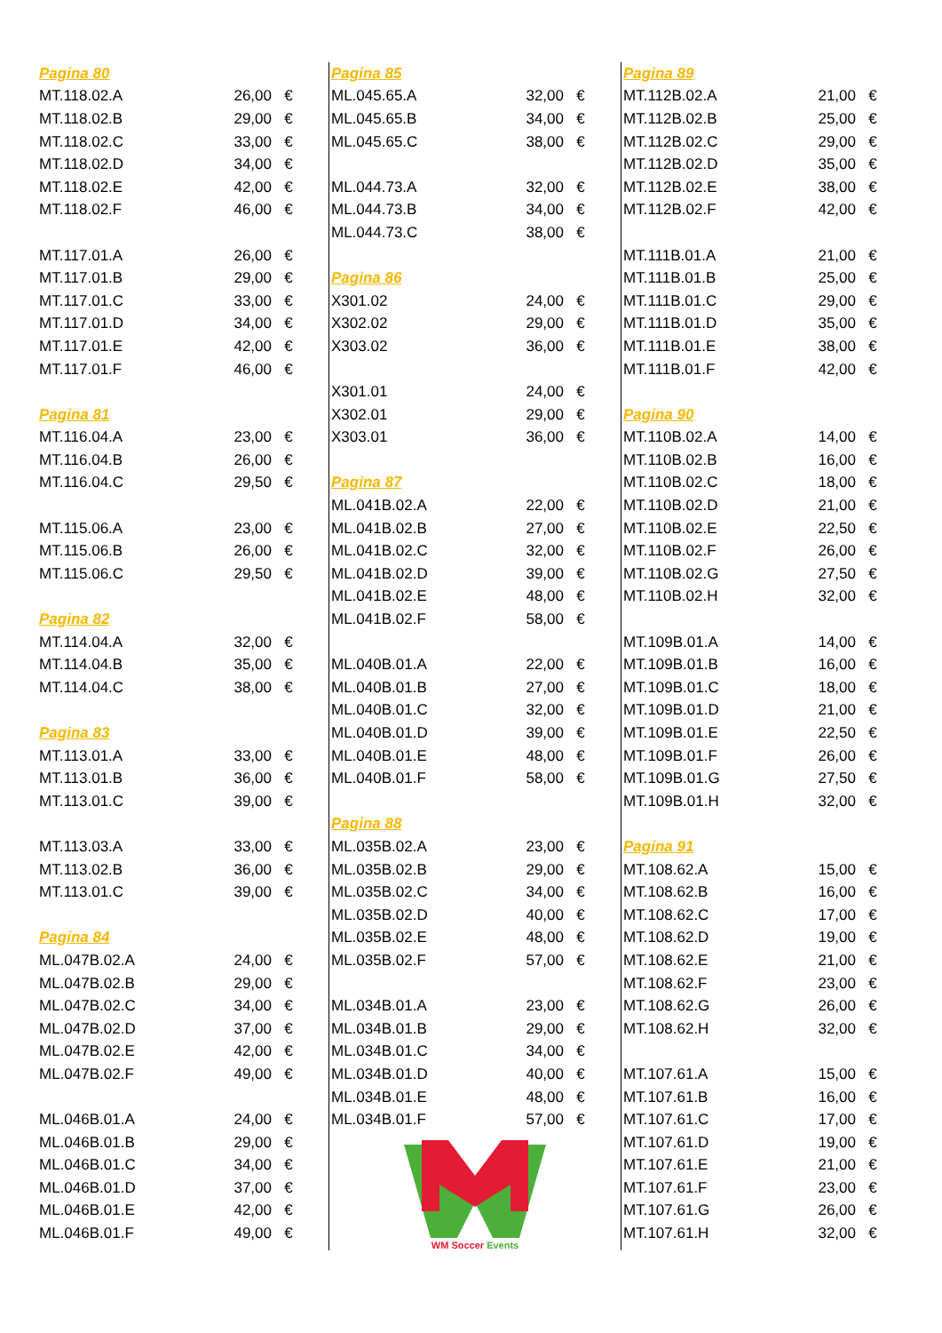| Pagina 80 | | |
| MT.118.02.A | 26,00 | € |
| MT.118.02.B | 29,00 | € |
| MT.118.02.C | 33,00 | € |
| MT.118.02.D | 34,00 | € |
| MT.118.02.E | 42,00 | € |
| MT.118.02.F | 46,00 | € |
| MT.117.01.A | 26,00 | € |
| MT.117.01.B | 29,00 | € |
| MT.117.01.C | 33,00 | € |
| MT.117.01.D | 34,00 | € |
| MT.117.01.E | 42,00 | € |
| MT.117.01.F | 46,00 | € |
| Pagina 81 | | |
| MT.116.04.A | 23,00 | € |
| MT.116.04.B | 26,00 | € |
| MT.116.04.C | 29,50 | € |
| MT.115.06.A | 23,00 | € |
| MT.115.06.B | 26,00 | € |
| MT.115.06.C | 29,50 | € |
| Pagina 82 | | |
| MT.114.04.A | 32,00 | € |
| MT.114.04.B | 35,00 | € |
| MT.114.04.C | 38,00 | € |
| Pagina 83 | | |
| MT.113.01.A | 33,00 | € |
| MT.113.01.B | 36,00 | € |
| MT.113.01.C | 39,00 | € |
| MT.113.03.A | 33,00 | € |
| MT.113.02.B | 36,00 | € |
| MT.113.01.C | 39,00 | € |
| Pagina 84 | | |
| ML.047B.02.A | 24,00 | € |
| ML.047B.02.B | 29,00 | € |
| ML.047B.02.C | 34,00 | € |
| ML.047B.02.D | 37,00 | € |
| ML.047B.02.E | 42,00 | € |
| ML.047B.02.F | 49,00 | € |
| ML.046B.01.A | 24,00 | € |
| ML.046B.01.B | 29,00 | € |
| ML.046B.01.C | 34,00 | € |
| ML.046B.01.D | 37,00 | € |
| ML.046B.01.E | 42,00 | € |
| ML.046B.01.F | 49,00 | € |
| Pagina 85 | | |
| ML.045.65.A | 32,00 | € |
| ML.045.65.B | 34,00 | € |
| ML.045.65.C | 38,00 | € |
| ML.044.73.A | 32,00 | € |
| ML.044.73.B | 34,00 | € |
| ML.044.73.C | 38,00 | € |
| Pagina 86 | | |
| X301.02 | 24,00 | € |
| X302.02 | 29,00 | € |
| X303.02 | 36,00 | € |
| X301.01 | 24,00 | € |
| X302.01 | 29,00 | € |
| X303.01 | 36,00 | € |
| Pagina 87 | | |
| ML.041B.02.A | 22,00 | € |
| ML.041B.02.B | 27,00 | € |
| ML.041B.02.C | 32,00 | € |
| ML.041B.02.D | 39,00 | € |
| ML.041B.02.E | 48,00 | € |
| ML.041B.02.F | 58,00 | € |
| ML.040B.01.A | 22,00 | € |
| ML.040B.01.B | 27,00 | € |
| ML.040B.01.C | 32,00 | € |
| ML.040B.01.D | 39,00 | € |
| ML.040B.01.E | 48,00 | € |
| ML.040B.01.F | 58,00 | € |
| Pagina 88 | | |
| ML.035B.02.A | 23,00 | € |
| ML.035B.02.B | 29,00 | € |
| ML.035B.02.C | 34,00 | € |
| ML.035B.02.D | 40,00 | € |
| ML.035B.02.E | 48,00 | € |
| ML.035B.02.F | 57,00 | € |
| ML.034B.01.A | 23,00 | € |
| ML.034B.01.B | 29,00 | € |
| ML.034B.01.C | 34,00 | € |
| ML.034B.01.D | 40,00 | € |
| ML.034B.01.E | 48,00 | € |
| ML.034B.01.F | 57,00 | € |
WM Soccer Events
| Pagina 89 | | |
| MT.112B.02.A | 21,00 | € |
| MT.112B.02.B | 25,00 | € |
| MT.112B.02.C | 29,00 | € |
| MT.112B.02.D | 35,00 | € |
| MT.112B.02.E | 38,00 | € |
| MT.112B.02.F | 42,00 | € |
| MT.111B.01.A | 21,00 | € |
| MT.111B.01.B | 25,00 | € |
| MT.111B.01.C | 29,00 | € |
| MT.111B.01.D | 35,00 | € |
| MT.111B.01.E | 38,00 | € |
| MT.111B.01.F | 42,00 | € |
| Pagina 90 | | |
| MT.110B.02.A | 14,00 | € |
| MT.110B.02.B | 16,00 | € |
| MT.110B.02.C | 18,00 | € |
| MT.110B.02.D | 21,00 | € |
| MT.110B.02.E | 22,50 | € |
| MT.110B.02.F | 26,00 | € |
| MT.110B.02.G | 27,50 | € |
| MT.110B.02.H | 32,00 | € |
| MT.109B.01.A | 14,00 | € |
| MT.109B.01.B | 16,00 | € |
| MT.109B.01.C | 18,00 | € |
| MT.109B.01.D | 21,00 | € |
| MT.109B.01.E | 22,50 | € |
| MT.109B.01.F | 26,00 | € |
| MT.109B.01.G | 27,50 | € |
| MT.109B.01.H | 32,00 | € |
| Pagina 91 | | |
| MT.108.62.A | 15,00 | € |
| MT.108.62.B | 16,00 | € |
| MT.108.62.C | 17,00 | € |
| MT.108.62.D | 19,00 | € |
| MT.108.62.E | 21,00 | € |
| MT.108.62.F | 23,00 | € |
| MT.108.62.G | 26,00 | € |
| MT.108.62.H | 32,00 | € |
| MT.107.61.A | 15,00 | € |
| MT.107.61.B | 16,00 | € |
| MT.107.61.C | 17,00 | € |
| MT.107.61.D | 19,00 | € |
| MT.107.61.E | 21,00 | € |
| MT.107.61.F | 23,00 | € |
| MT.107.61.G | 26,00 | € |
| MT.107.61.H | 32,00 | € |